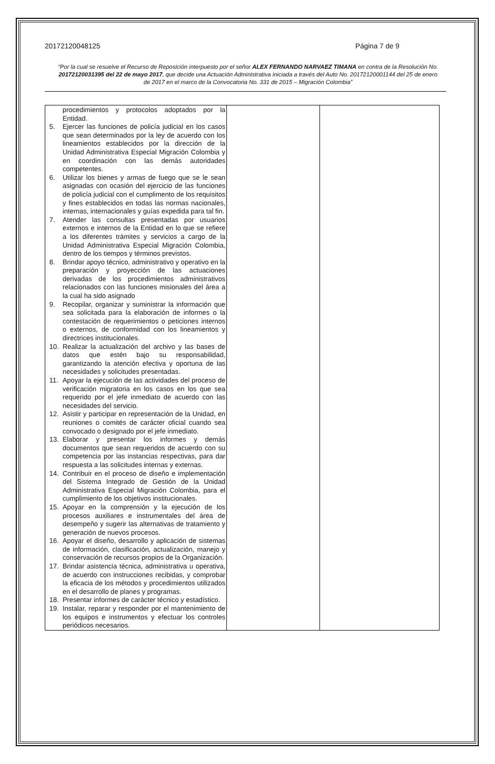20172120048125 Página 7 de 9
“Por la cual se resuelve el Recurso de Reposición interpuesto por el señor ALEX FERNANDO NARVAEZ TIMANA en contra de la Resolución No. 20172120031395 del 22 de mayo 2017, que decide una Actuación Administrativa iniciada a través del Auto No. 20172120001144 del 25 de enero de 2017 en el marco de la Convocatoria No. 331 de 2015 – Migración Colombia”
| procedimientos y protocolos adoptados por la Entidad. 5. Ejercer las funciones de policía judicial en los casos que sean determinados por la ley de acuerdo con los lineamientos establecidos por la dirección de la Unidad Administrativa Especial Migración Colombia y en coordinación con las demás autoridades competentes. 6. Utilizar los bienes y armas de fuego que se le sean asignadas con ocasión del ejercicio de las funciones de policía judicial con el cumplimento de los requisitos y fines establecidos en todas las normas nacionales, internas, internacionales y guías expedida para tal fin. 7. Atender las consultas presentadas por usuarios externos e internos de la Entidad en lo que se refiere a los diferentes trámites y servicios a cargo de la Unidad Administrativa Especial Migración Colombia, dentro de los tiempos y términos previstos. 8. Brindar apoyo técnico, administrativo y operativo en la preparación y proyección de las actuaciones derivadas de los procedimientos administrativos relacionados con las funciones misionales del área a la cual ha sido asignado 9. Recopilar, organizar y suministrar la información que sea solicitada para la elaboración de informes o la contestación de requerimientos o peticiones internos o externos, de conformidad con los lineamientos y directrices institucionales. 10. Realizar la actualización del archivo y las bases de datos que estén bajo su responsabilidad, garantizando la atención efectiva y oportuna de las necesidades y solicitudes presentadas. 11. Apoyar la ejecución de las actividades del proceso de verificación migratoria en los casos en los que sea requerido por el jefe inmediato de acuerdo con las necesidades del servicio. 12. Asistir y participar en representación de la Unidad, en reuniones o comités de carácter oficial cuando sea convocado o designado por el jefe inmediato. 13. Elaborar y presentar los informes y demás documentos que sean requeridos de acuerdo con su competencia por las instancias respectivas, para dar respuesta a las solicitudes internas y externas. 14. Contribuir en el proceso de diseño e implementación del Sistema Integrado de Gestión de la Unidad Administrativa Especial Migración Colombia, para el cumplimiento de los objetivos institucionales. 15. Apoyar en la comprensión y la ejecución de los procesos auxiliares e instrumentales del área de desempeño y sugerir las alternativas de tratamiento y generación de nuevos procesos. 16. Apoyar el diseño, desarrollo y aplicación de sistemas de información, clasificación, actualización, manejo y conservación de recursos propios de la Organización. 17. Brindar asistencia técnica, administrativa u operativa, de acuerdo con instrucciones recibidas, y comprobar la eficacia de los métodos y procedimientos utilizados en el desarrollo de planes y programas. 18. Presentar informes de carácter técnico y estadístico. 19. Instalar, reparar y responder por el mantenimiento de los equipos e instrumentos y efectuar los controles periódicos necesarios. | | |